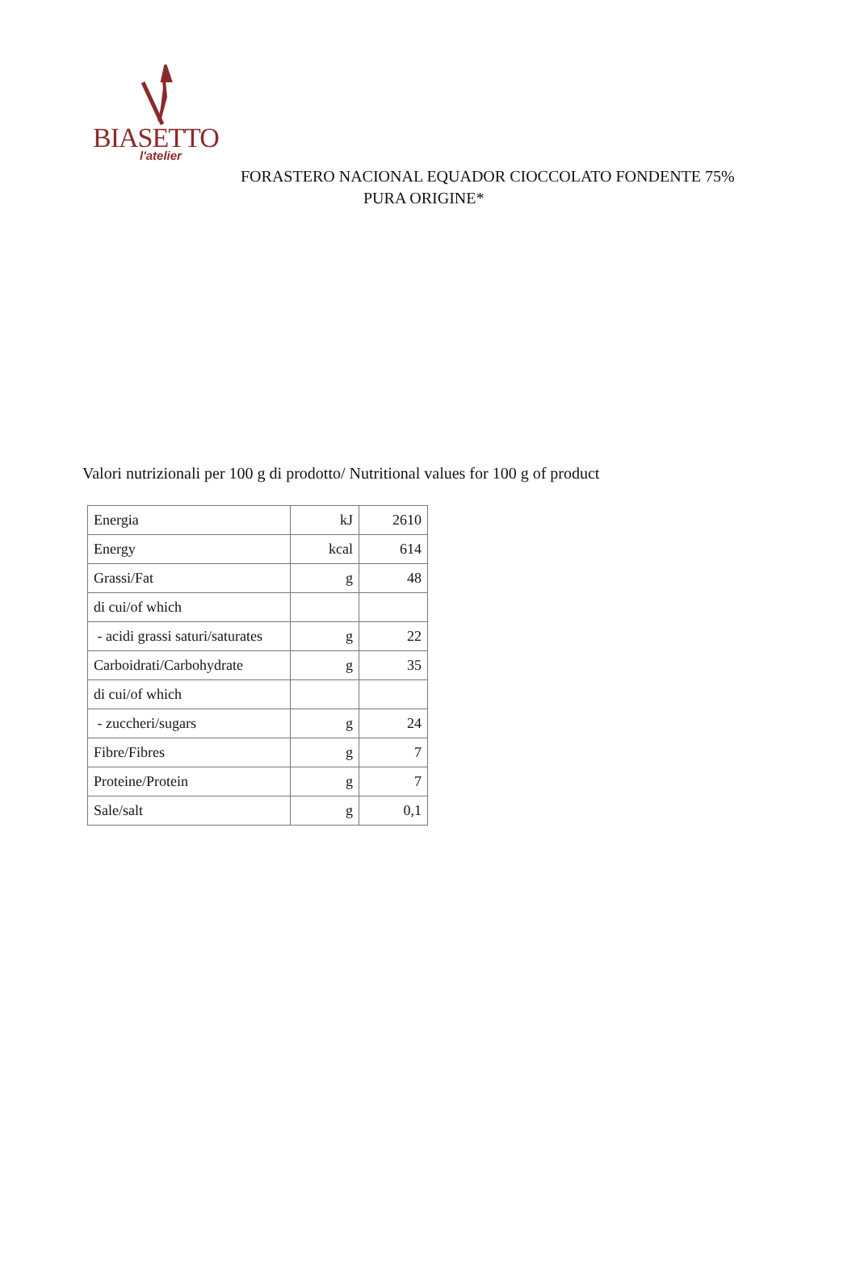BIASETTO
l'atelier
FORASTERO NACIONAL EQUADOR CIOCCOLATO FONDENTE 75%
PURA ORIGINE*
Valori nutrizionali per 100 g di prodotto/ Nutritional values for 100 g of product
| Energia | kJ | 2610 |
| Energy | kcal | 614 |
| Grassi/Fat | g | 48 |
| di cui/of which | | |
| - acidi grassi saturi/saturates | g | 22 |
| Carboidrati/Carbohydrate | g | 35 |
| di cui/of which | | |
| - zuccheri/sugars | g | 24 |
| Fibre/Fibres | g | 7 |
| Proteine/Protein | g | 7 |
| Sale/salt | g | 0,1 |